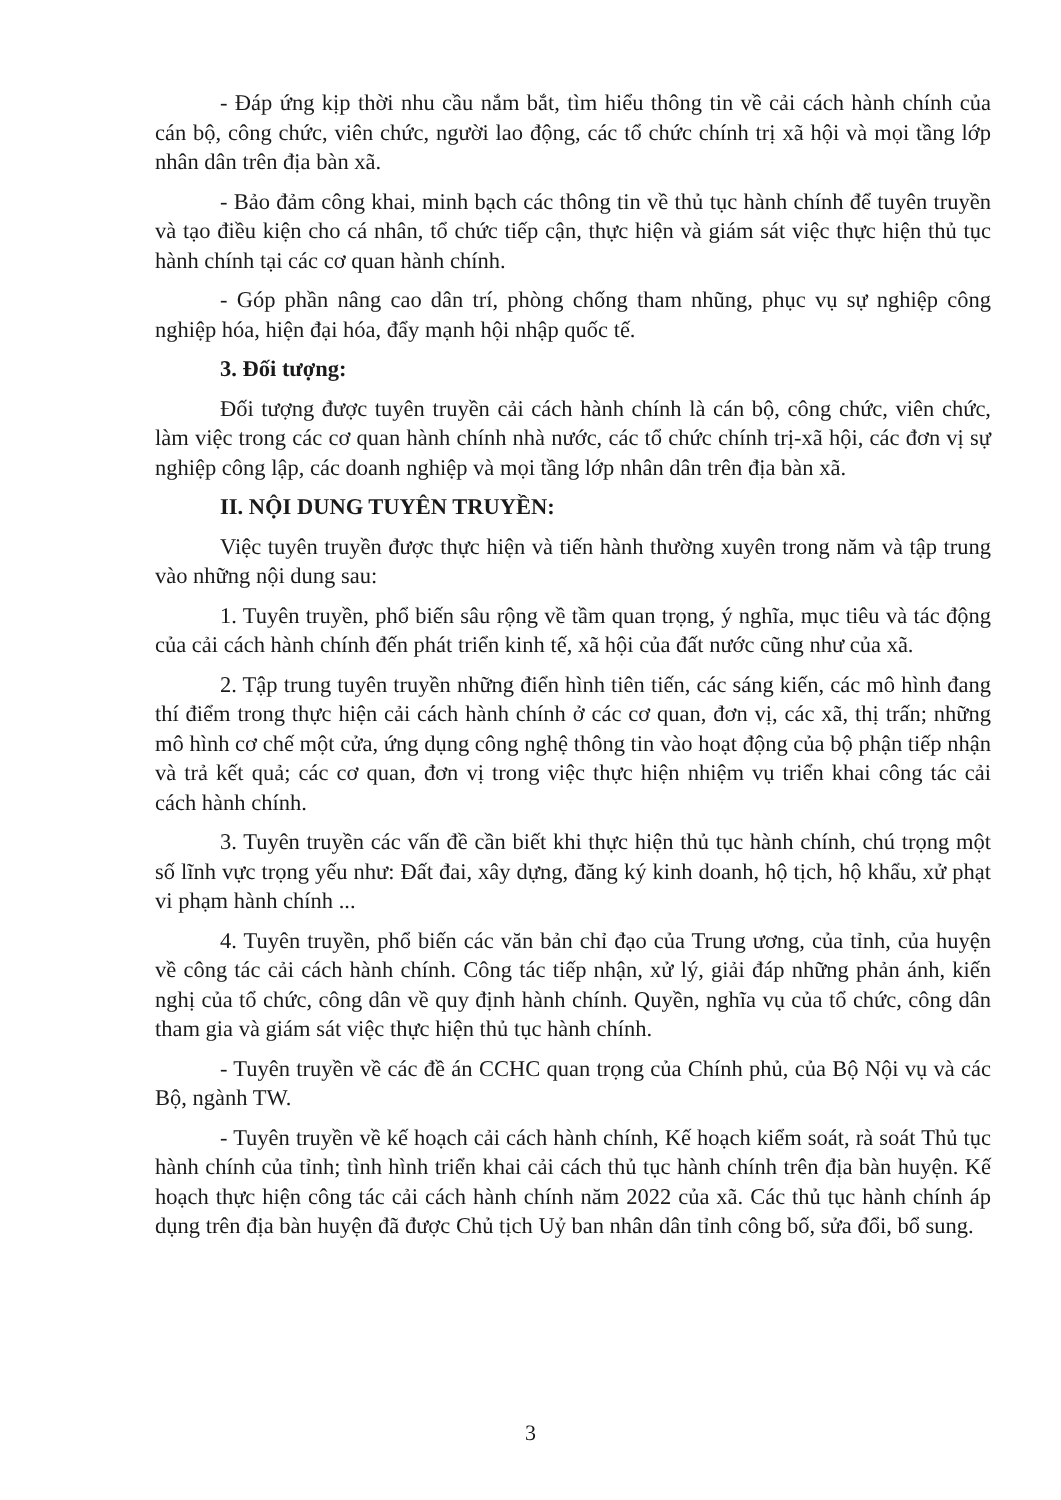- Đáp ứng kịp thời nhu cầu nắm bắt, tìm hiểu thông tin về cải cách hành chính của cán bộ, công chức, viên chức, người lao động, các tổ chức chính trị xã hội và mọi tầng lớp nhân dân trên địa bàn xã.
- Bảo đảm công khai, minh bạch các thông tin về thủ tục hành chính để tuyên truyền và tạo điều kiện cho cá nhân, tổ chức tiếp cận, thực hiện và giám sát việc thực hiện thủ tục hành chính tại các cơ quan hành chính.
- Góp phần nâng cao dân trí, phòng chống tham nhũng, phục vụ sự nghiệp công nghiệp hóa, hiện đại hóa, đẩy mạnh hội nhập quốc tế.
3. Đối tượng:
Đối tượng được tuyên truyền cải cách hành chính là cán bộ, công chức, viên chức, làm việc trong các cơ quan hành chính nhà nước, các tổ chức chính trị-xã hội, các đơn vị sự nghiệp công lập, các doanh nghiệp và mọi tầng lớp nhân dân trên địa bàn xã.
II. NỘI DUNG TUYÊN TRUYỀN:
Việc tuyên truyền được thực hiện và tiến hành thường xuyên trong năm và tập trung vào những nội dung sau:
1. Tuyên truyền, phổ biến sâu rộng về tầm quan trọng, ý nghĩa, mục tiêu và tác động của cải cách hành chính đến phát triển kinh tế, xã hội của đất nước cũng như của xã.
2. Tập trung tuyên truyền những điển hình tiên tiến, các sáng kiến, các mô hình đang thí điểm trong thực hiện cải cách hành chính ở các cơ quan, đơn vị, các xã, thị trấn; những mô hình cơ chế một cửa, ứng dụng công nghệ thông tin vào hoạt động của bộ phận tiếp nhận và trả kết quả; các cơ quan, đơn vị trong việc thực hiện nhiệm vụ triển khai công tác cải cách hành chính.
3. Tuyên truyền các vấn đề cần biết khi thực hiện thủ tục hành chính, chú trọng một số lĩnh vực trọng yếu như: Đất đai, xây dựng, đăng ký kinh doanh, hộ tịch, hộ khẩu, xử phạt vi phạm hành chính ...
4. Tuyên truyền, phổ biến các văn bản chỉ đạo của Trung ương, của tỉnh, của huyện về công tác cải cách hành chính. Công tác tiếp nhận, xử lý, giải đáp những phản ánh, kiến nghị của tổ chức, công dân về quy định hành chính. Quyền, nghĩa vụ của tổ chức, công dân tham gia và giám sát việc thực hiện thủ tục hành chính.
- Tuyên truyền về các đề án CCHC quan trọng của Chính phủ, của Bộ Nội vụ và các Bộ, ngành TW.
- Tuyên truyền về kế hoạch cải cách hành chính, Kế hoạch kiểm soát, rà soát Thủ tục hành chính của tỉnh; tình hình triển khai cải cách thủ tục hành chính trên địa bàn huyện. Kế hoạch thực hiện công tác cải cách hành chính năm 2022 của xã. Các thủ tục hành chính áp dụng trên địa bàn huyện đã được Chủ tịch Uỷ ban nhân dân tỉnh công bố, sửa đổi, bổ sung.
3